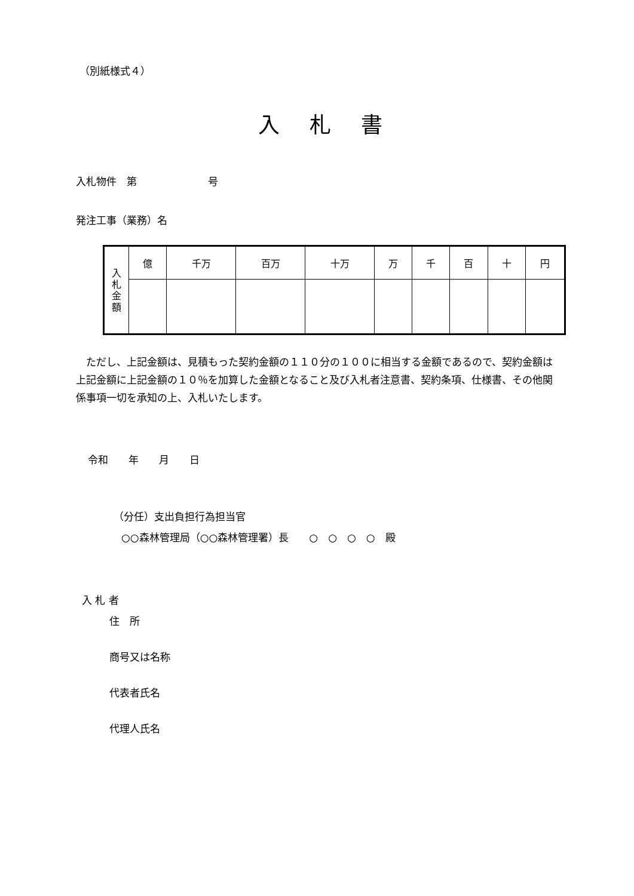（別紙様式４）
入札書
入札物件　第　　　　　　　号
発注工事（業務）名
| 入 札 金 額 | 億 | 千万 | 百万 | 十万 | 万 | 千 | 百 | 十 | 円 |
　ただし、上記金額は、見積もった契約金額の１１０分の１００に相当する金額であるので、契約金額は上記金額に上記金額の１０％を加算した金額となること及び入札者注意書、契約条項、仕様書、その他関係事項一切を承知の上、入札いたします。
令和　　年　　月　　日
（分任）支出負担行為担当官
○○森林管理局（○○森林管理署）長　　○　○　○　○　殿
入 札 者
住　所
商号又は名称
代表者氏名
代理人氏名